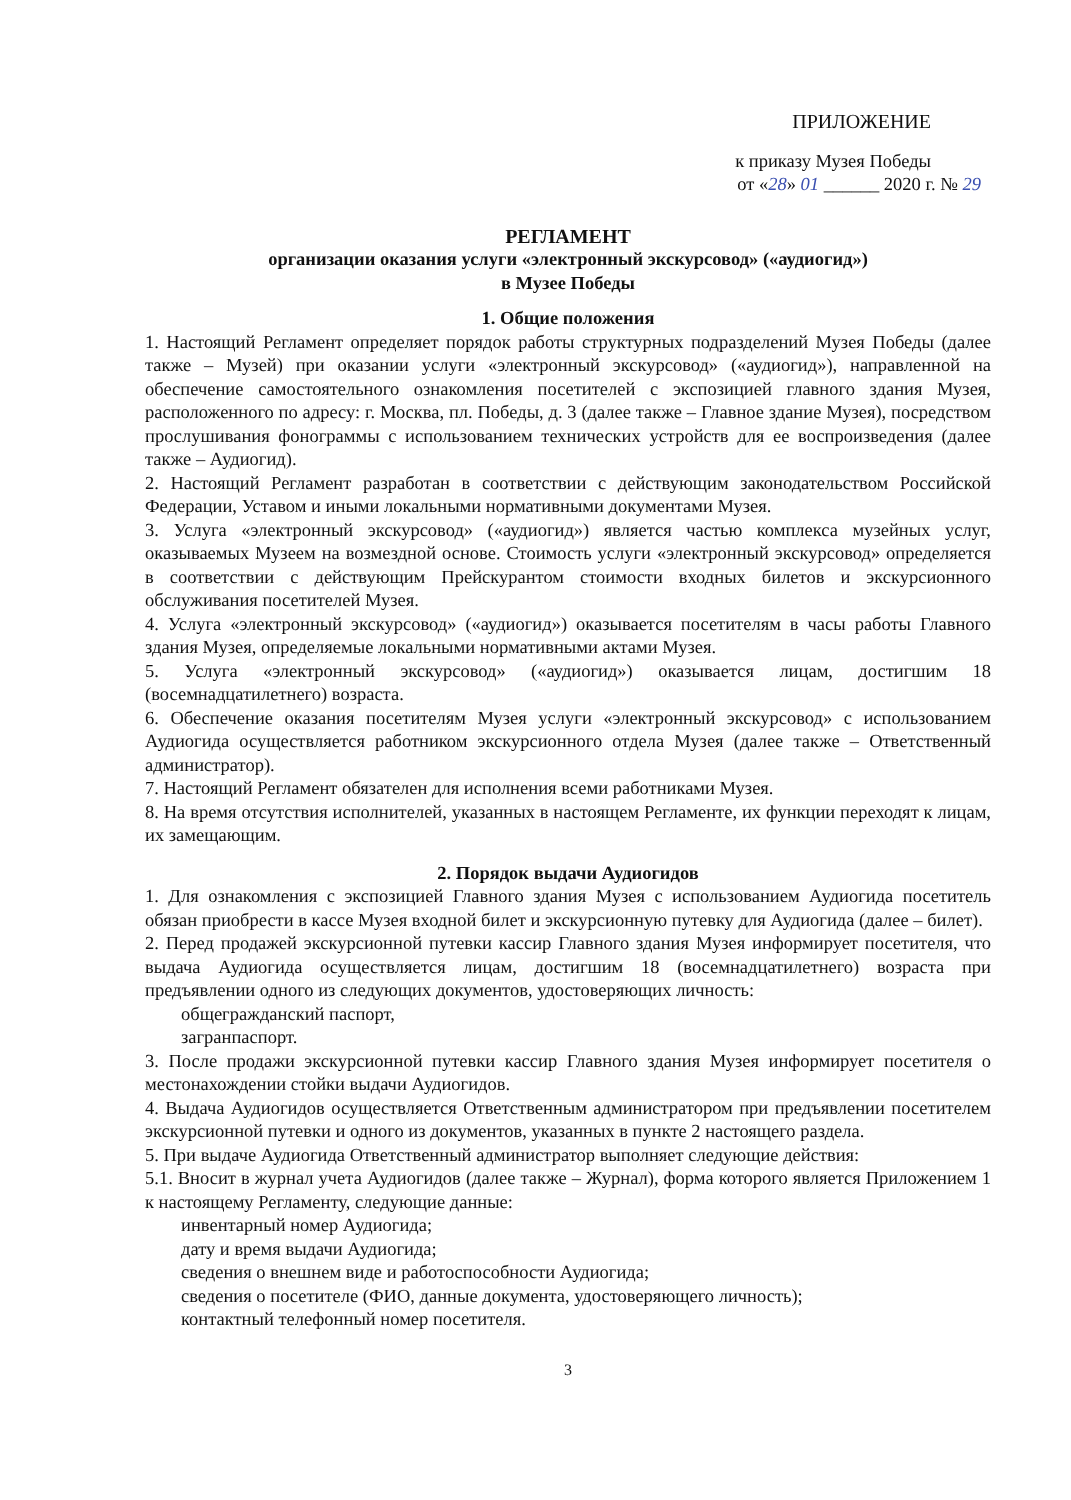ПРИЛОЖЕНИЕ
к приказу Музея Победы
от «28» 01 ______ 2020 г. № 29
РЕГЛАМЕНТ
организации оказания услуги «электронный экскурсовод» («аудиогид»)
в Музее Победы
1. Общие положения
1. Настоящий Регламент определяет порядок работы структурных подразделений Музея Победы (далее также – Музей) при оказании услуги «электронный экскурсовод» («аудиогид»), направленной на обеспечение самостоятельного ознакомления посетителей с экспозицией главного здания Музея, расположенного по адресу: г. Москва, пл. Победы, д. 3 (далее также – Главное здание Музея), посредством прослушивания фонограммы с использованием технических устройств для ее воспроизведения (далее также – Аудиогид).
2. Настоящий Регламент разработан в соответствии с действующим законодательством Российской Федерации, Уставом и иными локальными нормативными документами Музея.
3. Услуга «электронный экскурсовод» («аудиогид») является частью комплекса музейных услуг, оказываемых Музеем на возмездной основе. Стоимость услуги «электронный экскурсовод» определяется в соответствии с действующим Прейскурантом стоимости входных билетов и экскурсионного обслуживания посетителей Музея.
4. Услуга «электронный экскурсовод» («аудиогид») оказывается посетителям в часы работы Главного здания Музея, определяемые локальными нормативными актами Музея.
5. Услуга «электронный экскурсовод» («аудиогид») оказывается лицам, достигшим 18 (восемнадцатилетнего) возраста.
6. Обеспечение оказания посетителям Музея услуги «электронный экскурсовод» с использованием Аудиогида осуществляется работником экскурсионного отдела Музея (далее также – Ответственный администратор).
7. Настоящий Регламент обязателен для исполнения всеми работниками Музея.
8. На время отсутствия исполнителей, указанных в настоящем Регламенте, их функции переходят к лицам, их замещающим.
2. Порядок выдачи Аудиогидов
1. Для ознакомления с экспозицией Главного здания Музея с использованием Аудиогида посетитель обязан приобрести в кассе Музея входной билет и экскурсионную путевку для Аудиогида (далее – билет).
2. Перед продажей экскурсионной путевки кассир Главного здания Музея информирует посетителя, что выдача Аудиогида осуществляется лицам, достигшим 18 (восемнадцатилетнего) возраста при предъявлении одного из следующих документов, удостоверяющих личность:
общегражданский паспорт,
загранпаспорт.
3. После продажи экскурсионной путевки кассир Главного здания Музея информирует посетителя о местонахождении стойки выдачи Аудиогидов.
4. Выдача Аудиогидов осуществляется Ответственным администратором при предъявлении посетителем экскурсионной путевки и одного из документов, указанных в пункте 2 настоящего раздела.
5. При выдаче Аудиогида Ответственный администратор выполняет следующие действия:
5.1. Вносит в журнал учета Аудиогидов (далее также – Журнал), форма которого является Приложением 1 к настоящему Регламенту, следующие данные:
инвентарный номер Аудиогида;
дату и время выдачи Аудиогида;
сведения о внешнем виде и работоспособности Аудиогида;
сведения о посетителе (ФИО, данные документа, удостоверяющего личность);
контактный телефонный номер посетителя.
3